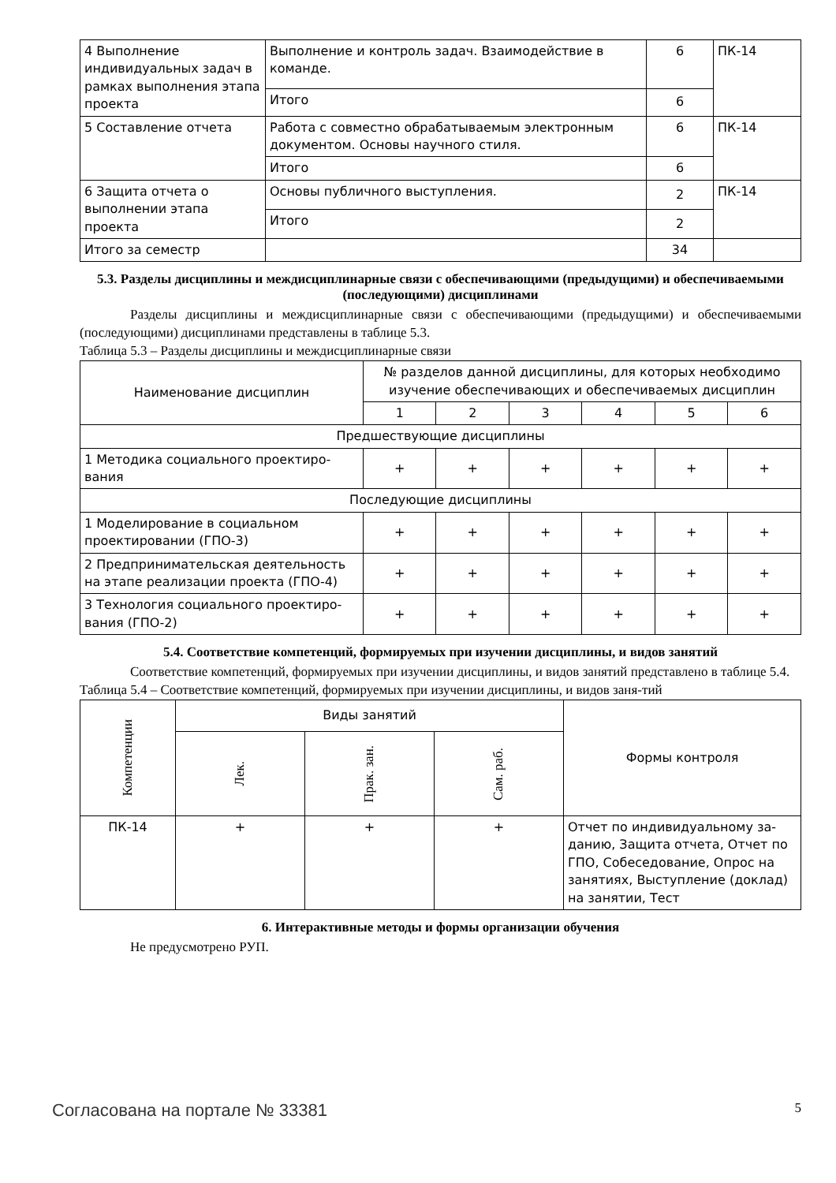| 4 Выполнение индивидуальных задач в рамках выполнения этапа проекта | Выполнение и контроль задач. Взаимодействие в команде. | 6 | ПК-14 |
| | Итого | 6 | |
| 5 Составление отчета | Работа с совместно обрабатываемым электронным документом. Основы научного стиля. | 6 | ПК-14 |
| | Итого | 6 | |
| 6 Защита отчета о выполнении этапа проекта | Основы публичного выступления. | 2 | ПК-14 |
| | Итого | 2 | |
| Итого за семестр | | 34 | |
5.3. Разделы дисциплины и междисциплинарные связи с обеспечивающими (предыдущими) и обеспечиваемыми (последующими) дисциплинами
Разделы дисциплины и междисциплинарные связи с обеспечивающими (предыдущими) и обеспечиваемыми (последующими) дисциплинами представлены в таблице 5.3.
Таблица 5.3 – Разделы дисциплины и междисциплинарные связи
| Наименование дисциплин | № разделов данной дисциплины, для которых необходимо изучение обеспечивающих и обеспечиваемых дисциплин | | | | | |
| | 1 | 2 | 3 | 4 | 5 | 6 |
| Предшествующие дисциплины | | | | | | |
| 1 Методика социального проектиро-вания | + | + | + | + | + | + |
| Последующие дисциплины | | | | | | |
| 1 Моделирование в социальном проектировании (ГПО-3) | + | + | + | + | + | + |
| 2 Предпринимательская деятельность на этапе реализации проекта (ГПО-4) | + | + | + | + | + | + |
| 3 Технология социального проектиро-вания (ГПО-2) | + | + | + | + | + | + |
5.4. Соответствие компетенций, формируемых при изучении дисциплины, и видов занятий
Соответствие компетенций, формируемых при изучении дисциплины, и видов занятий представлено в таблице 5.4.
Таблица 5.4 – Соответствие компетенций, формируемых при изучении дисциплины, и видов заня-тий
| Компетенции | Виды занятий | | | Формы контроля |
| | Лек. | Прак. зан. | Сам. раб. | |
| ПК-14 | + | + | + | Отчет по индивидуальному за-данию, Защита отчета, Отчет по ГПО, Собеседование, Опрос на занятиях, Выступление (доклад) на занятии, Тест |
6. Интерактивные методы и формы организации обучения
Не предусмотрено РУП.
Согласована на портале № 33381 5